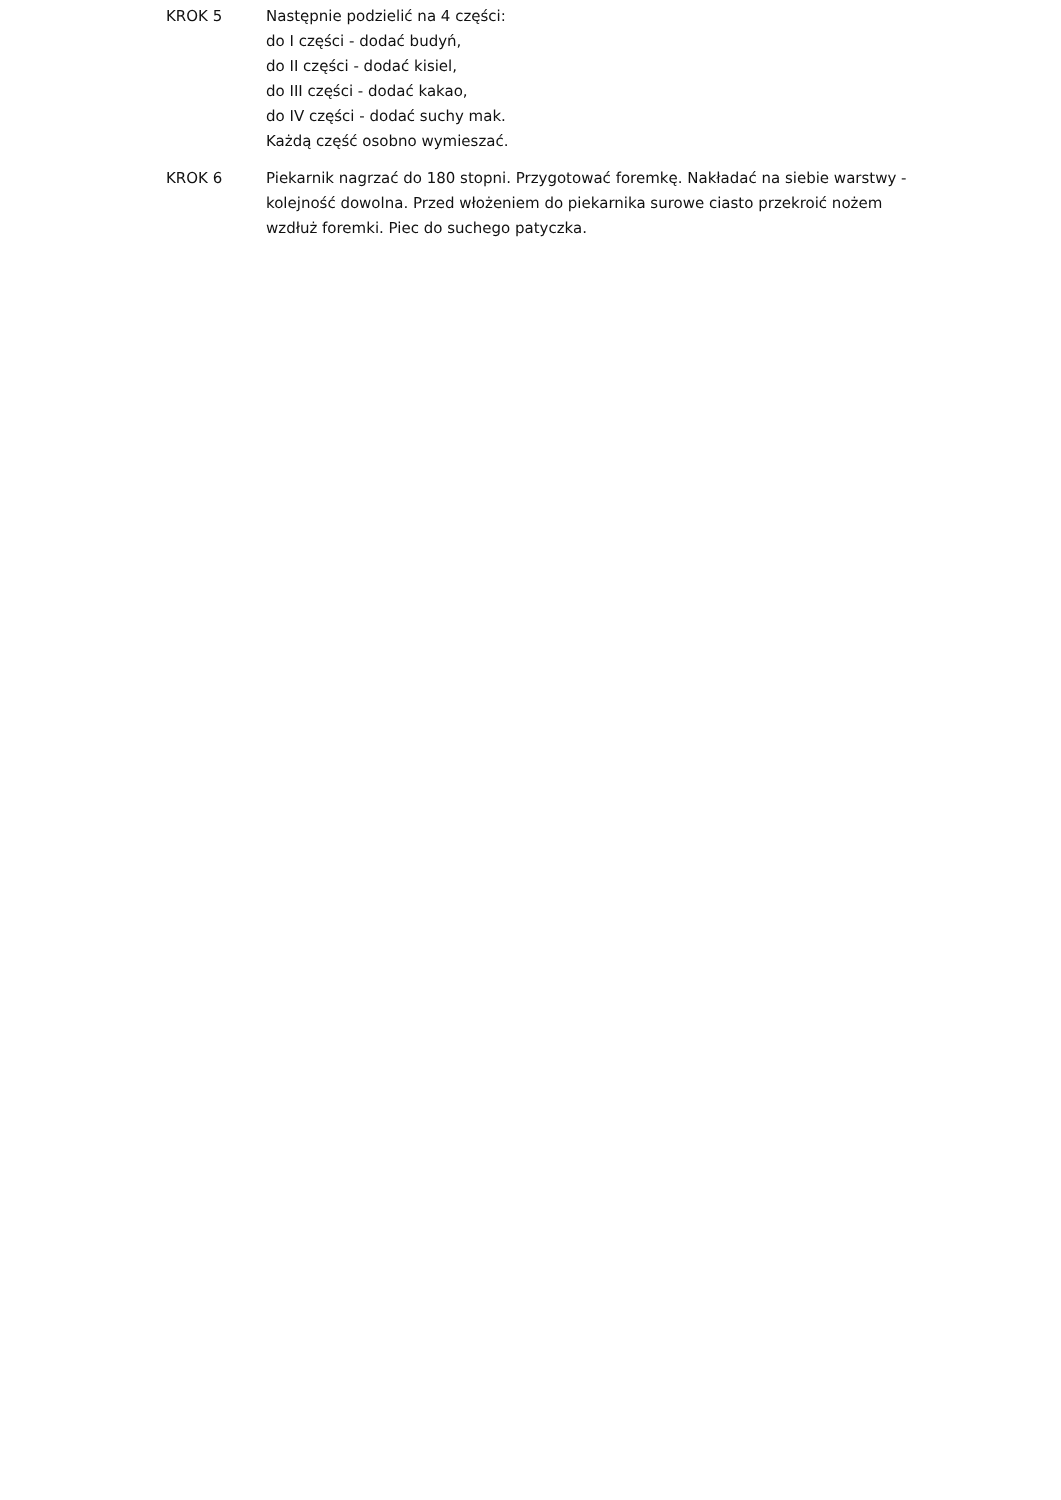KROK 5 Następnie podzielić na 4 części:
do I części - dodać budyń,
do II części - dodać kisiel,
do III części - dodać kakao,
do IV części - dodać suchy mak.
Każdą część osobno wymieszać.
KROK 6 Piekarnik nagrzać do 180 stopni. Przygotować foremkę. Nakładać na siebie warstwy - kolejność dowolna. Przed włożeniem do piekarnika surowe ciasto przekroić nożem wzdłuż foremki. Piec do suchego patyczka.